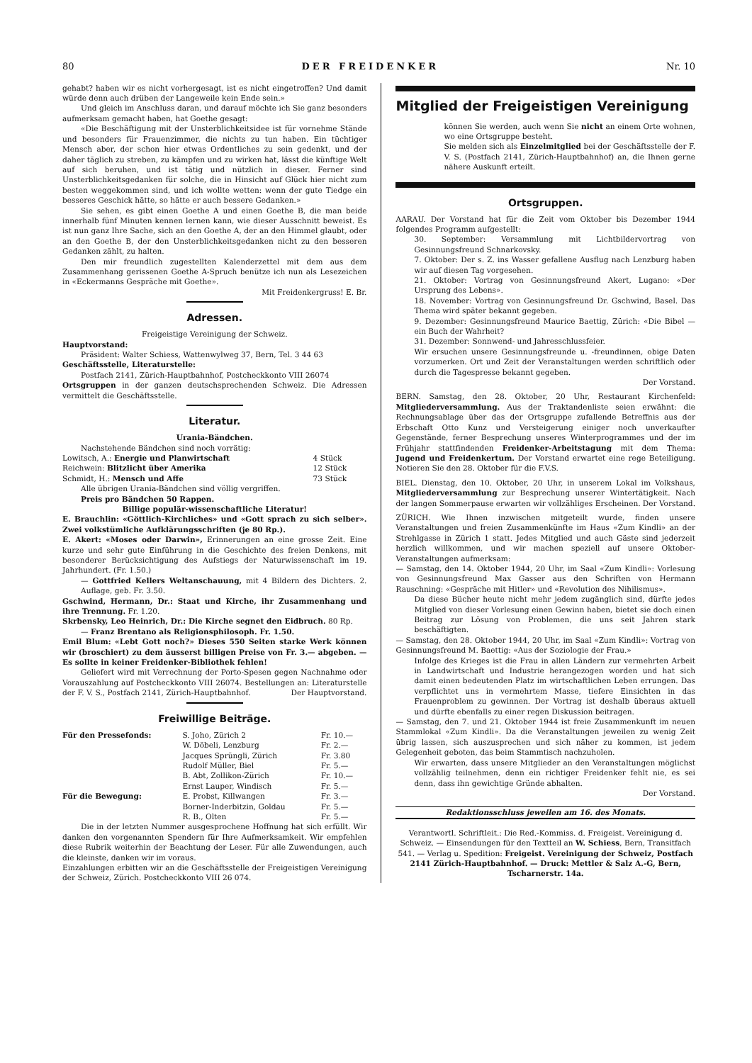80 DER FREIDENKER Nr. 10
gehabt? haben wir es nicht vorhergesagt, ist es nicht eingetroffen? Und damit würde denn auch drüben der Langeweile kein Ende sein.»
Und gleich im Anschluss daran, und darauf möchte ich Sie ganz besonders aufmerksam gemacht haben, hat Goethe gesagt:
«Die Beschäftigung mit der Unsterblichkeitsidee ist für vornehme Stände und besonders für Frauenzimmer, die nichts zu tun haben. Ein tüchtiger Mensch aber, der schon hier etwas Ordentliches zu sein gedenkt, und der daher täglich zu streben, zu kämpfen und zu wirken hat, lässt die künftige Welt auf sich beruhen, und ist tätig und nützlich in dieser. Ferner sind Unsterblichkeitsgedanken für solche, die in Hinsicht auf Glück hier nicht zum besten weggekommen sind, und ich wollte wetten: wenn der gute Tiedge ein besseres Geschick hätte, so hätte er auch bessere Gedanken.»
Sie sehen, es gibt einen Goethe A und einen Goethe B, die man beide innerhalb fünf Minuten kennen lernen kann, wie dieser Ausschnitt beweist. Es ist nun ganz Ihre Sache, sich an den Goethe A, der an den Himmel glaubt, oder an den Goethe B, der den Unsterblichkeitsgedanken nicht zu den besseren Gedanken zählt, zu halten.
Den mir freundlich zugestellten Kalenderzettel mit dem aus dem Zusammenhang gerissenen Goethe A-Spruch benütze ich nun als Lesezeichen in «Eckermanns Gespräche mit Goethe».
Mit Freidenkergruss! E. Br.
Adressen.
Freigeistige Vereinigung der Schweiz.
Hauptvorstand:
Präsident: Walter Schiess, Wattenwylweg 37, Bern, Tel. 3 44 63
Geschäftsstelle, Literaturstelle:
Postfach 2141, Zürich-Hauptbahnhof, Postcheckkonto VIII 26074
Ortsgruppen in der ganzen deutschsprechenden Schweiz. Die Adressen vermittelt die Geschäftsstelle.
Literatur.
Urania-Bändchen.
Nachstehende Bändchen sind noch vorrätig:
| Lowitsch, A.: Energie und Planwirtschaft | 4 Stück |
| Reichwein: Blitzlicht über Amerika | 12 Stück |
| Schmidt, H.: Mensch und Affe | 73 Stück |
Alle übrigen Urania-Bändchen sind völlig vergriffen.
Preis pro Bändchen 50 Rappen.
Billige populär-wissenschaftliche Literatur!
E. Brauchlin: «Göttlich-Kirchliches» und «Gott sprach zu sich selber». Zwei volkstümliche Aufklärungsschriften (je 80 Rp.).
E. Akert: «Moses oder Darwin», Erinnerungen an eine grosse Zeit. Eine kurze und sehr gute Einführung in die Geschichte des freien Denkens, mit besonderer Berücksichtigung des Aufstiegs der Naturwissenschaft im 19. Jahrhundert. (Fr. 1.50.)
— Gottfried Kellers Weltanschauung, mit 4 Bildern des Dichters. 2. Auflage, geb. Fr. 3.50.
Gschwind, Hermann, Dr.: Staat und Kirche, ihr Zusammenhang und ihre Trennung. Fr. 1.20.
Skrbensky, Leo Heinrich, Dr.: Die Kirche segnet den Eidbruch. 80 Rp.
— Franz Brentano als Religionsphilosoph. Fr. 1.50.
Emil Blum: «Lebt Gott noch?» Dieses 550 Seiten starke Werk können wir (broschiert) zu dem äusserst billigen Preise von Fr. 3.— abgeben. — Es sollte in keiner Freidenker-Bibliothek fehlen!
Geliefert wird mit Verrechnung der Porto-Spesen gegen Nachnahme oder Vorauszahlung auf Postcheckkonto VIII 26074. Bestellungen an: Literaturstelle der F. V. S., Postfach 2141, Zürich-Hauptbahnhof. Der Hauptvorstand.
Freiwillige Beiträge.
| Für den Pressefonds: | S. Joho, Zürich 2 | Fr. 10.— |
| | W. Döbeli, Lenzburg | Fr. 2.— |
| | Jacques Sprüngli, Zürich | Fr. 3.80 |
| | Rudolf Müller, Biel | Fr. 5.— |
| | B. Abt, Zollikon-Zürich | Fr. 10.— |
| | Ernst Lauper, Windisch | Fr. 5.— |
| Für die Bewegung: | E. Probst, Killwangen | Fr. 3.— |
| | Borner-Inderbitzin, Goldau | Fr. 5.— |
| | R. B., Olten | Fr. 5.— |
Die in der letzten Nummer ausgesprochene Hoffnung hat sich erfüllt. Wir danken den vorgenannten Spendern für Ihre Aufmerksamkeit. Wir empfehlen diese Rubrik weiterhin der Beachtung der Leser. Für alle Zuwendungen, auch die kleinste, danken wir im voraus.
Einzahlungen erbitten wir an die Geschäftsstelle der Freigeistigen Vereinigung der Schweiz, Zürich. Postcheckkonto VIII 26 074.
Mitglied der Freigeistigen Vereinigung
können Sie werden, auch wenn Sie nicht an einem Orte wohnen, wo eine Ortsgruppe besteht.
Sie melden sich als Einzelmitglied bei der Geschäftsstelle der F. V. S. (Postfach 2141, Zürich-Hauptbahnhof) an, die Ihnen gerne nähere Auskunft erteilt.
Ortsgruppen.
AARAU. Der Vorstand hat für die Zeit vom Oktober bis Dezember 1944 folgendes Programm aufgestellt:
30. September: Versammlung mit Lichtbildervortrag von Gesinnungsfreund Schnarkovsky.
7. Oktober: Der s. Z. ins Wasser gefallene Ausflug nach Lenzburg haben wir auf diesen Tag vorgesehen.
21. Oktober: Vortrag von Gesinnungsfreund Akert, Lugano: «Der Ursprung des Lebens».
18. November: Vortrag von Gesinnungsfreund Dr. Gschwind, Basel. Das Thema wird später bekannt gegeben.
9. Dezember: Gesinnungsfreund Maurice Baettig, Zürich: «Die Bibel — ein Buch der Wahrheit?
31. Dezember: Sonnwend- und Jahresschlussfeier.
Wir ersuchen unsere Gesinnungsfreunde u. -freundinnen, obige Daten vorzumerken. Ort und Zeit der Veranstaltungen werden schriftlich oder durch die Tagespresse bekannt gegeben.
Der Vorstand.
BERN. Samstag, den 28. Oktober, 20 Uhr, Restaurant Kirchenfeld: Mitgliederversammlung. Aus der Traktandenliste seien erwähnt: die Rechnungsablage über das der Ortsgruppe zufallende Betreffnis aus der Erbschaft Otto Kunz und Versteigerung einiger noch unverkaufter Gegenstände, ferner Besprechung unseres Winterprogrammes und der im Frühjahr stattfindenden Freidenker-Arbeitstagung mit dem Thema: Jugend und Freidenkertum. Der Vorstand erwartet eine rege Beteiligung. Notieren Sie den 28. Oktober für die F.V.S.
BIEL. Dienstag, den 10. Oktober, 20 Uhr, in unserem Lokal im Volkshaus, Mitgliederversammlung zur Besprechung unserer Wintertätigkeit. Nach der langen Sommerpause erwarten wir vollzähliges Erscheinen. Der Vorstand.
ZÜRICH. Wie Ihnen inzwischen mitgeteilt wurde, finden unsere Veranstaltungen und freien Zusammenkünfte im Haus «Zum Kindli» an der Strehlgasse in Zürich 1 statt. Jedes Mitglied und auch Gäste sind jederzeit herzlich willkommen, und wir machen speziell auf unsere Oktober-Veranstaltungen aufmerksam:
— Samstag, den 14. Oktober 1944, 20 Uhr, im Saal «Zum Kindli»: Vorlesung von Gesinnungsfreund Max Gasser aus den Schriften von Hermann Rauschning: «Gespräche mit Hitler» und «Revolution des Nihilismus».
Da diese Bücher heute nicht mehr jedem zugänglich sind, dürfte jedes Mitglied von dieser Vorlesung einen Gewinn haben, bietet sie doch einen Beitrag zur Lösung von Problemen, die uns seit Jahren stark beschäftigten.
— Samstag, den 28. Oktober 1944, 20 Uhr, im Saal «Zum Kindli»: Vortrag von Gesinnungsfreund M. Baettig: «Aus der Soziologie der Frau.»
Infolge des Krieges ist die Frau in allen Ländern zur vermehrten Arbeit in Landwirtschaft und Industrie herangezogen worden und hat sich damit einen bedeutenden Platz im wirtschaftlichen Leben errungen. Das verpflichtet uns in vermehrtem Masse, tiefere Einsichten in das Frauenproblem zu gewinnen. Der Vortrag ist deshalb überaus aktuell und dürfte ebenfalls zu einer regen Diskussion beitragen.
— Samstag, den 7. und 21. Oktober 1944 ist freie Zusammenkunft im neuen Stammlokal «Zum Kindli». Da die Veranstaltungen jeweilen zu wenig Zeit übrig lassen, sich auszusprechen und sich näher zu kommen, ist jedem Gelegenheit geboten, das beim Stammtisch nachzuholen.
Wir erwarten, dass unsere Mitglieder an den Veranstaltungen möglichst vollzählig teilnehmen, denn ein richtiger Freidenker fehlt nie, es sei denn, dass ihn gewichtige Gründe abhalten.
Der Vorstand.
Redaktionsschluss jeweilen am 16. des Monats.
Verantwortl. Schriftleit.: Die Red.-Kommiss. d. Freigeist. Vereinigung d. Schweiz. — Einsendungen für den Textteil an W. Schiess, Bern, Transitfach 541. — Verlag u. Spedition: Freigeist. Vereinigung der Schweiz, Postfach 2141 Zürich-Hauptbahnhof. — Druck: Mettler & Salz A.-G, Bern, Tscharnerstr. 14a.